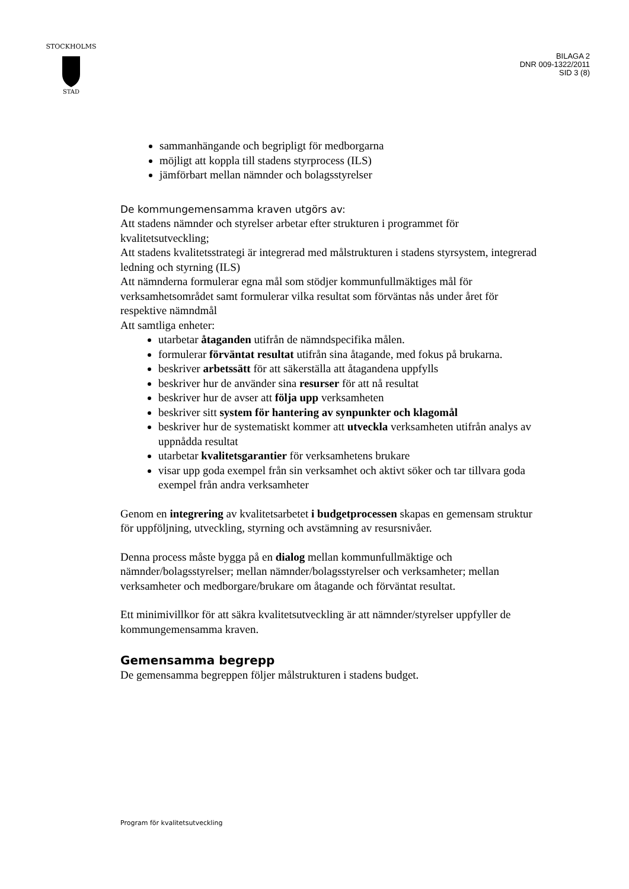STOCKHOLMS
STAD
BILAGA 2
DNR 009-1322/2011
SID 3 (8)
sammanhängande och begripligt för medborgarna
möjligt att koppla till stadens styrprocess (ILS)
jämförbart mellan nämnder och bolagsstyrelser
De kommungemensamma kraven utgörs av:
Att stadens nämnder och styrelser arbetar efter strukturen i programmet för kvalitetsutveckling;
Att stadens kvalitetsstrategi är integrerad med målstrukturen i stadens styrsystem, integrerad ledning och styrning (ILS)
Att nämnderna formulerar egna mål som stödjer kommunfullmäktiges mål för verksamhetsområdet samt formulerar vilka resultat som förväntas nås under året för respektive nämndmål
Att samtliga enheter:
utarbetar åtaganden utifrån de nämndspecifika målen.
formulerar förväntat resultat utifrån sina åtagande, med fokus på brukarna.
beskriver arbetssätt för att säkerställa att åtagandena uppfylls
beskriver hur de använder sina resurser för att nå resultat
beskriver hur de avser att följa upp verksamheten
beskriver sitt system för hantering av synpunkter och klagomål
beskriver hur de systematiskt kommer att utveckla verksamheten utifrån analys av uppnådda resultat
utarbetar kvalitetsgarantier för verksamhetens brukare
visar upp goda exempel från sin verksamhet och aktivt söker och tar tillvara goda exempel från andra verksamheter
Genom en integrering av kvalitetsarbetet i budgetprocessen skapas en gemensam struktur för uppföljning, utveckling, styrning och avstämning av resursnivåer.
Denna process måste bygga på en dialog mellan kommunfullmäktige och nämnder/bolagsstyrelser; mellan nämnder/bolagsstyrelser och verksamheter; mellan verksamheter och medborgare/brukare om åtagande och förväntat resultat.
Ett minimivillkor för att säkra kvalitetsutveckling är att nämnder/styrelser uppfyller de kommungemensamma kraven.
Gemensamma begrepp
De gemensamma begreppen följer målstrukturen i stadens budget.
Program för kvalitetsutveckling